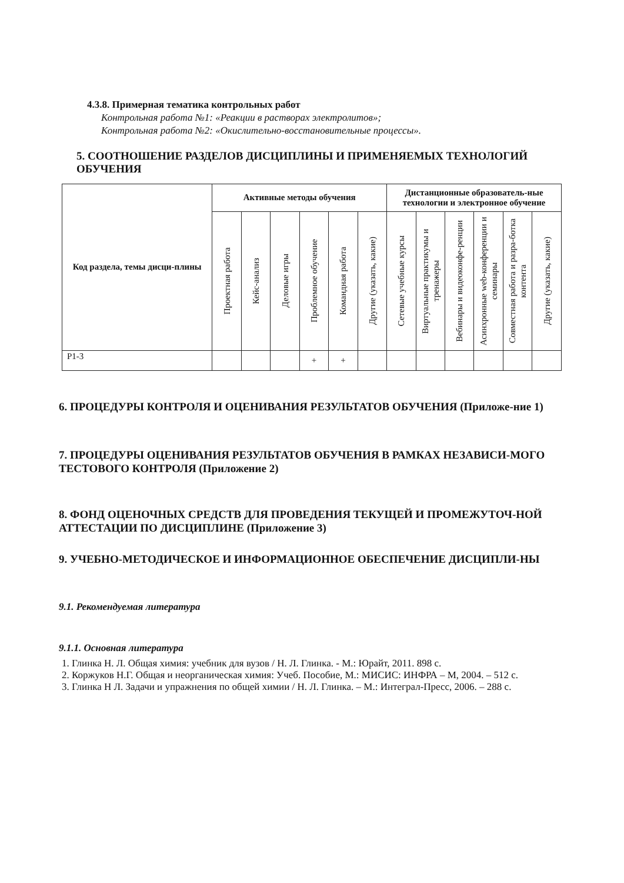4.3.8. Примерная тематика контрольных работ
Контрольная работа №1: «Реакции в растворах электролитов»;
Контрольная работа №2: «Окислительно-восстановительные процессы».
5. СООТНОШЕНИЕ РАЗДЕЛОВ ДИСЦИПЛИНЫ И ПРИМЕНЯЕМЫХ ТЕХНОЛОГИЙ ОБУЧЕНИЯ
| Код раздела, темы дисци-плины | Активные методы обучения | | | | | | Дистанционные образователь-ные технологии и электронное обучение | | | | | |
| --- | --- | --- | --- | --- | --- | --- | --- | --- | --- | --- | --- | --- |
| | Проектная работа | Кейс-анализ | Деловые игры | Проблемное обучение | Командная работа | Другие (указать, какие) | Сетевые учебные курсы | Виртуальные практикумы и тренажеры | Вебинары и видеоконфе-ренции | Асинхронные web-конференции и семинары | Совместная работа и разра-ботка контента | Другие (указать, какие) |
| Р1-3 | | | | + | + | | | | | | | |
6. ПРОЦЕДУРЫ КОНТРОЛЯ И ОЦЕНИВАНИЯ РЕЗУЛЬТАТОВ ОБУЧЕНИЯ (Приложе-ние 1)
7. ПРОЦЕДУРЫ ОЦЕНИВАНИЯ РЕЗУЛЬТАТОВ ОБУЧЕНИЯ В РАМКАХ НЕЗАВИСИ-МОГО ТЕСТОВОГО КОНТРОЛЯ (Приложение 2)
8. ФОНД ОЦЕНОЧНЫХ СРЕДСТВ ДЛЯ ПРОВЕДЕНИЯ ТЕКУЩЕЙ И ПРОМЕЖУТОЧ-НОЙ АТТЕСТАЦИИ ПО ДИСЦИПЛИНЕ (Приложение 3)
9. УЧЕБНО-МЕТОДИЧЕСКОЕ И ИНФОРМАЦИОННОЕ ОБЕСПЕЧЕНИЕ ДИСЦИПЛИ-НЫ
9.1. Рекомендуемая литература
9.1.1. Основная литература
1. Глинка Н. Л. Общая химия: учебник для вузов / Н. Л. Глинка. - М.: Юрайт, 2011. 898 с.
2. Коржуков Н.Г. Общая и неорганическая химия: Учеб. Пособие, М.: МИСИС: ИНФРА – М, 2004. – 512 с.
3. Глинка Н Л. Задачи и упражнения по общей химии / Н. Л. Глинка. – М.: Интеграл-Пресс, 2006. – 288 с.